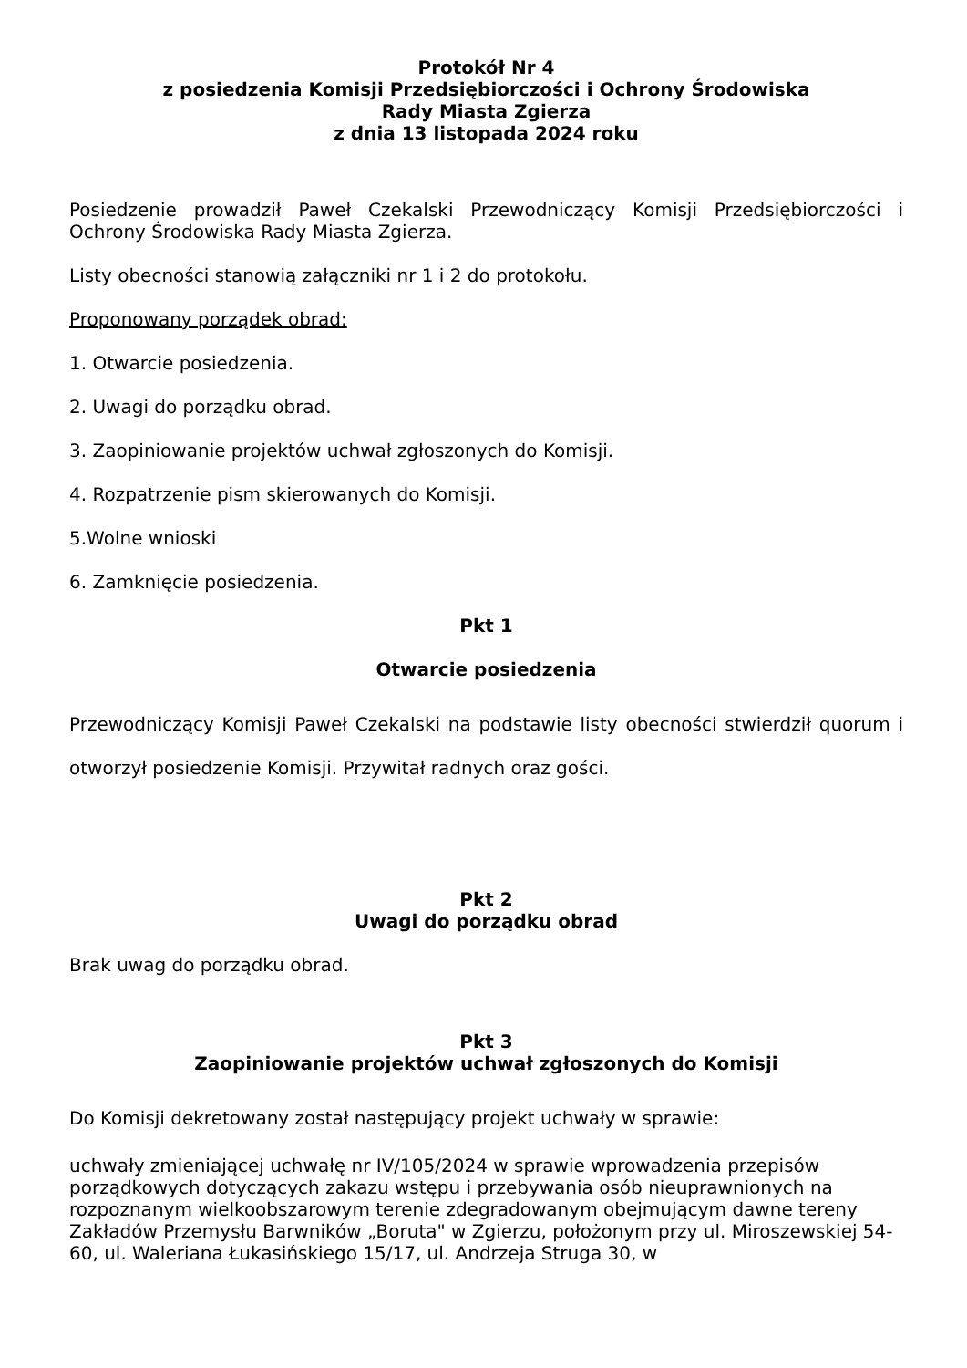Protokół Nr 4
z posiedzenia Komisji Przedsiębiorczości i Ochrony Środowiska
Rady Miasta Zgierza
z dnia 13 listopada 2024 roku
Posiedzenie prowadził Paweł Czekalski Przewodniczący Komisji Przedsiębiorczości i Ochrony Środowiska Rady Miasta Zgierza.
Listy obecności stanowią załączniki nr 1 i 2 do protokołu.
Proponowany porządek obrad:
1. Otwarcie posiedzenia.
2. Uwagi do porządku obrad.
3. Zaopiniowanie projektów uchwał zgłoszonych do Komisji.
4. Rozpatrzenie pism skierowanych do Komisji.
5.Wolne wnioski
6. Zamknięcie posiedzenia.
Pkt 1
Otwarcie posiedzenia
Przewodniczący Komisji Paweł Czekalski na podstawie listy obecności stwierdził quorum i otworzył posiedzenie Komisji. Przywitał radnych oraz gości.
Pkt 2
Uwagi do porządku obrad
Brak uwag do porządku obrad.
Pkt 3
Zaopiniowanie projektów uchwał zgłoszonych do Komisji
Do Komisji dekretowany został następujący projekt uchwały w sprawie:
uchwały zmieniającej uchwałę nr IV/105/2024 w sprawie wprowadzenia przepisów porządkowych dotyczących zakazu wstępu i przebywania osób nieuprawnionych na rozpoznanym wielkoobszarowym terenie zdegradowanym obejmującym dawne tereny Zakładów Przemysłu Barwników „Boruta" w Zgierzu, położonym przy ul. Miroszewskiej 54- 60, ul. Waleriana Łukasińskiego 15/17, ul. Andrzeja Struga 30, w